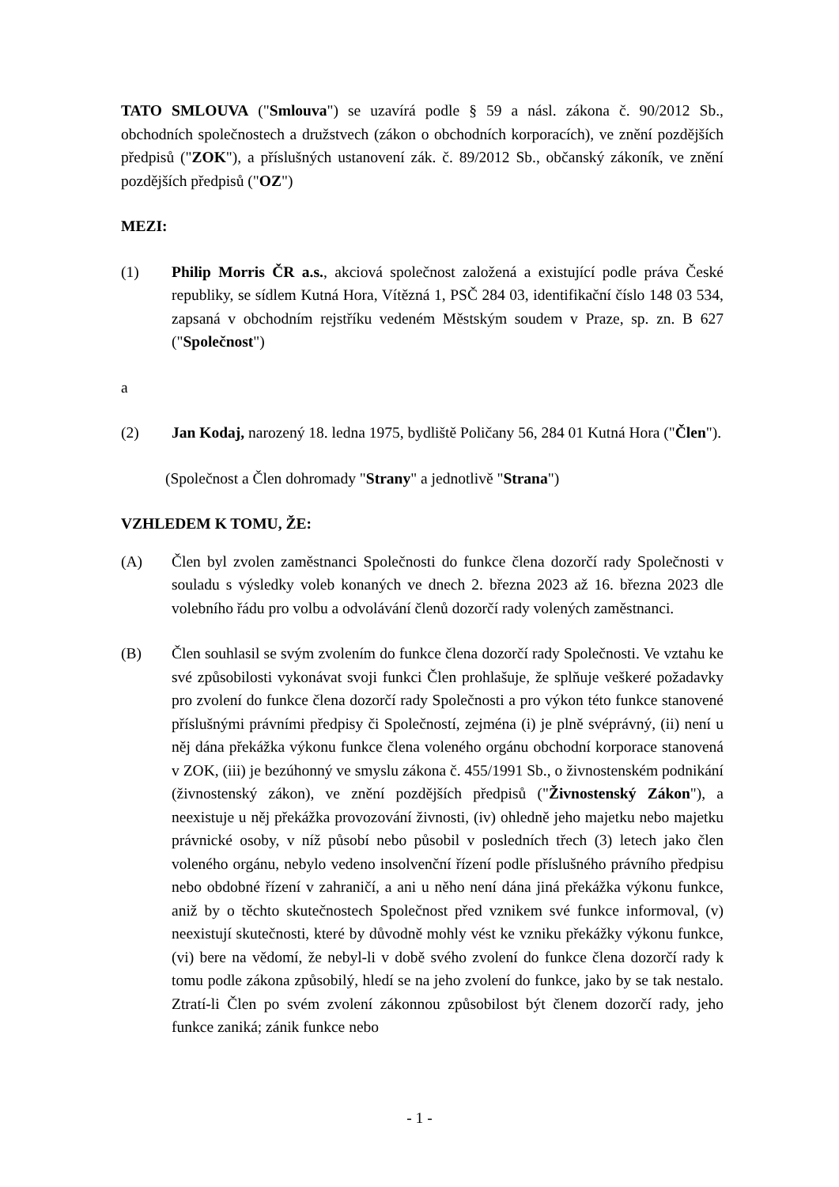TATO SMLOUVA ("Smlouva") se uzavírá podle § 59 a násl. zákona č. 90/2012 Sb., obchodních společnostech a družstvech (zákon o obchodních korporacích), ve znění pozdějších předpisů ("ZOK"), a příslušných ustanovení zák. č. 89/2012 Sb., občanský zákoník, ve znění pozdějších předpisů ("OZ")
MEZI:
(1) Philip Morris ČR a.s., akciová společnost založená a existující podle práva České republiky, se sídlem Kutná Hora, Vítězná 1, PSČ 284 03, identifikační číslo 148 03 534, zapsaná v obchodním rejstříku vedeném Městským soudem v Praze, sp. zn. B 627 ("Společnost")
a
(2) Jan Kodaj, narozený 18. ledna 1975, bydliště Poličany 56, 284 01 Kutná Hora ("Člen").
(Společnost a Člen dohromady "Strany" a jednotlivě "Strana")
VZHLEDEM K TOMU, ŽE:
(A) Člen byl zvolen zaměstnanci Společnosti do funkce člena dozorčí rady Společnosti v souladu s výsledky voleb konaných ve dnech 2. března 2023 až 16. března 2023 dle volebního řádu pro volbu a odvolávání členů dozorčí rady volených zaměstnanci.
(B) Člen souhlasil se svým zvolením do funkce člena dozorčí rady Společnosti. Ve vztahu ke své způsobilosti vykonávat svoji funkci Člen prohlašuje, že splňuje veškeré požadavky pro zvolení do funkce člena dozorčí rady Společnosti a pro výkon této funkce stanovené příslušnými právními předpisy či Společností, zejména (i) je plně svéprávný, (ii) není u něj dána překážka výkonu funkce člena voleného orgánu obchodní korporace stanovená v ZOK, (iii) je bezúhonný ve smyslu zákona č. 455/1991 Sb., o živnostenském podnikání (živnostenský zákon), ve znění pozdějších předpisů ("Živnostenský Zákon"), a neexistuje u něj překážka provozování živnosti, (iv) ohledně jeho majetku nebo majetku právnické osoby, v níž působí nebo působil v posledních třech (3) letech jako člen voleného orgánu, nebylo vedeno insolvenční řízení podle příslušného právního předpisu nebo obdobné řízení v zahraničí, a ani u něho není dána jiná překážka výkonu funkce, aniž by o těchto skutečnostech Společnost před vznikem své funkce informoval, (v) neexistují skutečnosti, které by důvodně mohly vést ke vzniku překážky výkonu funkce, (vi) bere na vědomí, že nebyl-li v době svého zvolení do funkce člena dozorčí rady k tomu podle zákona způsobilý, hledí se na jeho zvolení do funkce, jako by se tak nestalo. Ztratí-li Člen po svém zvolení zákonnou způsobilost být členem dozorčí rady, jeho funkce zaniká; zánik funkce nebo
- 1 -